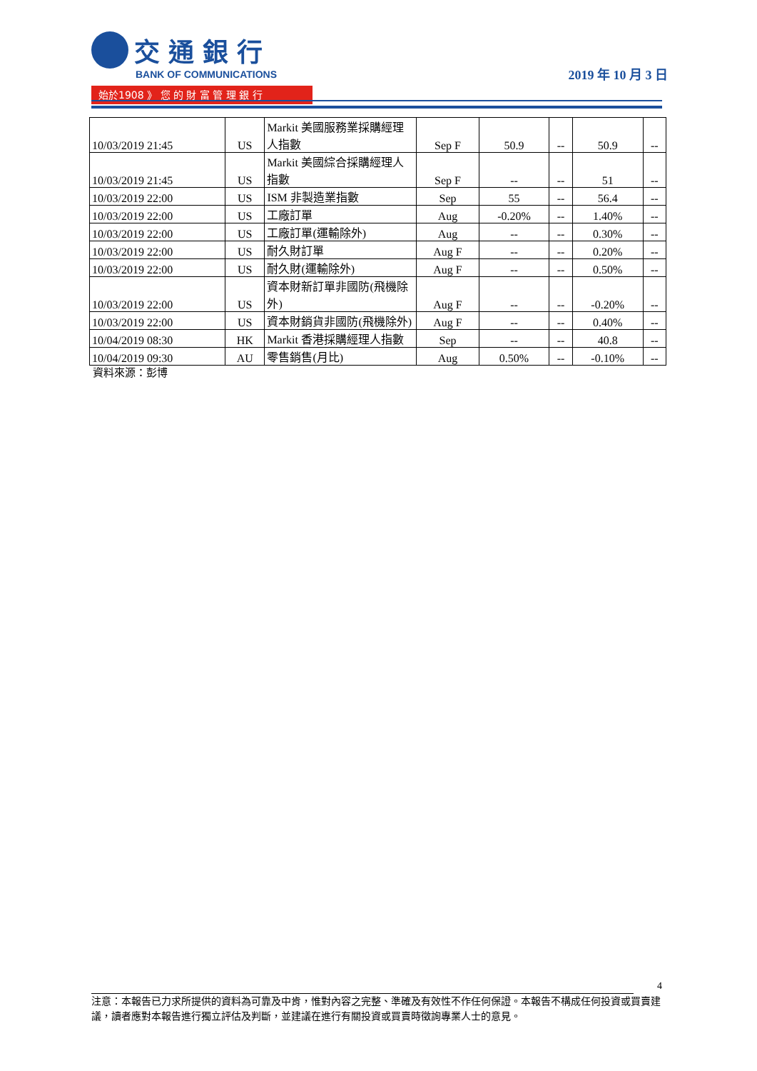交通銀行
BANK OF COMMUNICATIONS
始於1908 》 您 的 財 富 管 理 銀 行
2019 年 10 月 3 日
| 10/03/2019 21:45 | US | Markit 美國服務業採購經理人指數 | Sep F | 50.9 | -- | 50.9 | -- |
| 10/03/2019 21:45 | US | Markit 美國綜合採購經理人指數 | Sep F | -- | -- | 51 | -- |
| 10/03/2019 22:00 | US | ISM 非製造業指數 | Sep | 55 | -- | 56.4 | -- |
| 10/03/2019 22:00 | US | 工廠訂單 | Aug | -0.20% | -- | 1.40% | -- |
| 10/03/2019 22:00 | US | 工廠訂單(運輸除外) | Aug | -- | -- | 0.30% | -- |
| 10/03/2019 22:00 | US | 耐久財訂單 | Aug F | -- | -- | 0.20% | -- |
| 10/03/2019 22:00 | US | 耐久財(運輸除外) | Aug F | -- | -- | 0.50% | -- |
| 10/03/2019 22:00 | US | 資本財新訂單非國防(飛機除外) | Aug F | -- | -- | -0.20% | -- |
| 10/03/2019 22:00 | US | 資本財銷貨非國防(飛機除外) | Aug F | -- | -- | 0.40% | -- |
| 10/04/2019 08:30 | HK | Markit 香港採購經理人指數 | Sep | -- | -- | 40.8 | -- |
| 10/04/2019 09:30 | AU | 零售銷售(月比) | Aug | 0.50% | -- | -0.10% | -- |
資料來源：彭博
4
注意：本報告已力求所提供的資料為可靠及中肯，惟對內容之完整、準確及有效性不作任何保證。本報告不構成任何投資或買賣建議，讀者應對本報告進行獨立評估及判斷，並建議在進行有關投資或買賣時徵詢專業人士的意見。